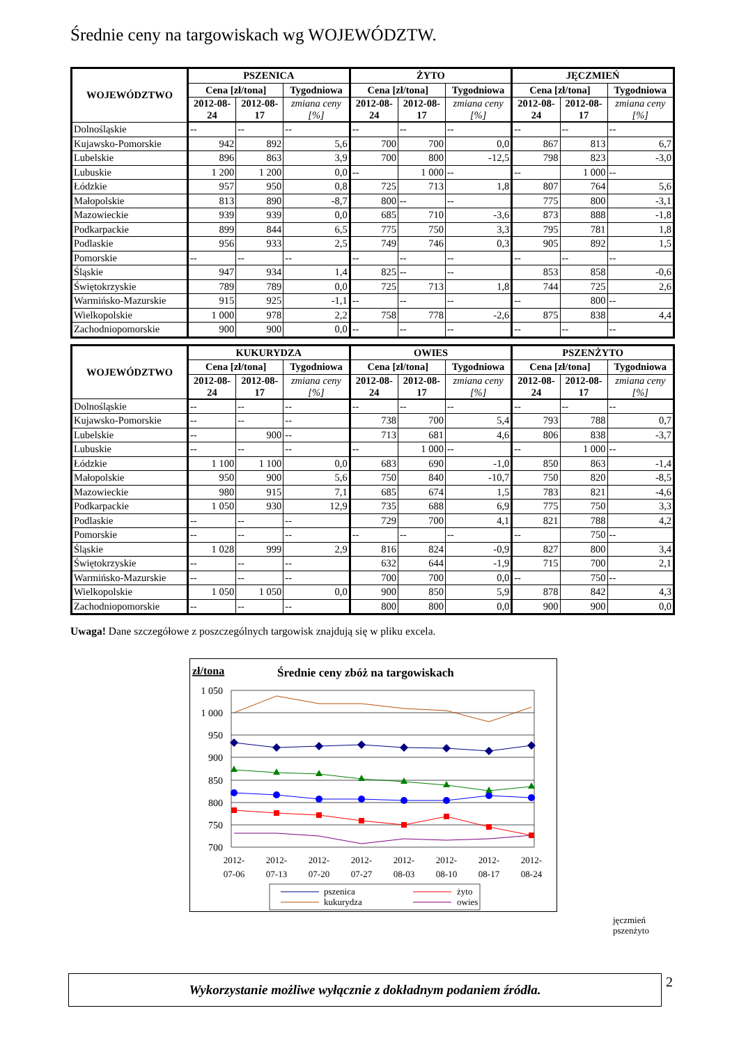Średnie ceny na targowiskach wg WOJEWÓDZTW.
| WOJEWÓDZTWO | PSZENICA | | | ŻYTO | | | JĘCZMIEŃ | | |
| --- | --- | --- | --- | --- | --- | --- | --- | --- | --- |
| | Cena [zł/tona] | | Tygodniowa | Cena [zł/tona] | | Tygodniowa | Cena [zł/tona] | | Tygodniowa |
| | 2012-08- 24 | 2012-08- 17 | zmiana ceny [%] | 2012-08- 24 | 2012-08- 17 | zmiana ceny [%] | 2012-08- 24 | 2012-08- 17 | zmiana ceny [%] |
| Dolnośląskie | -- | -- | -- | -- | -- | -- | -- | -- | -- |
| Kujawsko-Pomorskie | 942 | 892 | 5,6 | 700 | 700 | 0,0 | 867 | 813 | 6,7 |
| Lubelskie | 896 | 863 | 3,9 | 700 | 800 | -12,5 | 798 | 823 | -3,0 |
| Lubuskie | 1 200 | 1 200 | 0,0 | -- | 1 000 | -- | -- | 1 000 | -- |
| Łódzkie | 957 | 950 | 0,8 | 725 | 713 | 1,8 | 807 | 764 | 5,6 |
| Małopolskie | 813 | 890 | -8,7 | 800 | -- | -- | 775 | 800 | -3,1 |
| Mazowieckie | 939 | 939 | 0,0 | 685 | 710 | -3,6 | 873 | 888 | -1,8 |
| Podkarpackie | 899 | 844 | 6,5 | 775 | 750 | 3,3 | 795 | 781 | 1,8 |
| Podlaskie | 956 | 933 | 2,5 | 749 | 746 | 0,3 | 905 | 892 | 1,5 |
| Pomorskie | -- | -- | -- | -- | -- | -- | -- | -- | -- |
| Śląskie | 947 | 934 | 1,4 | 825 | -- | -- | 853 | 858 | -0,6 |
| Świętokrzyskie | 789 | 789 | 0,0 | 725 | 713 | 1,8 | 744 | 725 | 2,6 |
| Warmińsko-Mazurskie | 915 | 925 | -1,1 | -- | -- | -- | -- | 800 | -- |
| Wielkopolskie | 1 000 | 978 | 2,2 | 758 | 778 | -2,6 | 875 | 838 | 4,4 |
| Zachodniopomorskie | 900 | 900 | 0,0 | -- | -- | -- | -- | -- | -- |
| WOJEWÓDZTWO | KUKURYDZA | | | OWIES | | | PSZENŻYTO | | |
| --- | --- | --- | --- | --- | --- | --- | --- | --- | --- |
| | Cena [zł/tona] | | Tygodniowa | Cena [zł/tona] | | Tygodniowa | Cena [zł/tona] | | Tygodniowa |
| | 2012-08- 24 | 2012-08- 17 | zmiana ceny [%] | 2012-08- 24 | 2012-08- 17 | zmiana ceny [%] | 2012-08- 24 | 2012-08- 17 | zmiana ceny [%] |
| Dolnośląskie | -- | -- | -- | -- | -- | -- | -- | -- | -- |
| Kujawsko-Pomorskie | -- | -- | -- | 738 | 700 | 5,4 | 793 | 788 | 0,7 |
| Lubelskie | -- | 900 | -- | 713 | 681 | 4,6 | 806 | 838 | -3,7 |
| Lubuskie | -- | -- | -- | -- | 1 000 | -- | -- | 1 000 | -- |
| Łódzkie | 1 100 | 1 100 | 0,0 | 683 | 690 | -1,0 | 850 | 863 | -1,4 |
| Małopolskie | 950 | 900 | 5,6 | 750 | 840 | -10,7 | 750 | 820 | -8,5 |
| Mazowieckie | 980 | 915 | 7,1 | 685 | 674 | 1,5 | 783 | 821 | -4,6 |
| Podkarpackie | 1 050 | 930 | 12,9 | 735 | 688 | 6,9 | 775 | 750 | 3,3 |
| Podlaskie | -- | -- | -- | 729 | 700 | 4,1 | 821 | 788 | 4,2 |
| Pomorskie | -- | -- | -- | -- | -- | -- | -- | 750 | -- |
| Śląskie | 1 028 | 999 | 2,9 | 816 | 824 | -0,9 | 827 | 800 | 3,4 |
| Świętokrzyskie | -- | -- | -- | 632 | 644 | -1,9 | 715 | 700 | 2,1 |
| Warmińsko-Mazurskie | -- | -- | -- | 700 | 700 | 0,0 | -- | 750 | -- |
| Wielkopolskie | 1 050 | 1 050 | 0,0 | 900 | 850 | 5,9 | 878 | 842 | 4,3 |
| Zachodniopomorskie | -- | -- | -- | 800 | 800 | 0,0 | 900 | 900 | 0,0 |
Uwaga! Dane szczegółowe z poszczególnych targowisk znajdują się w pliku excela.
zł/tona
Średnie ceny zbóż na targowiskach
1 050
1 000
950
900
850
800
750
700
2012-
07-06
2012-
07-13
2012-
07-20
2012-
07-27
2012-
08-03
2012-
08-10
2012-
08-17
2012-
08-24
pszenica
żyto
kukurydza
owies
jęczmień
pszenżyto
Wykorzystanie możliwe wyłącznie z dokładnym podaniem źródła. 2